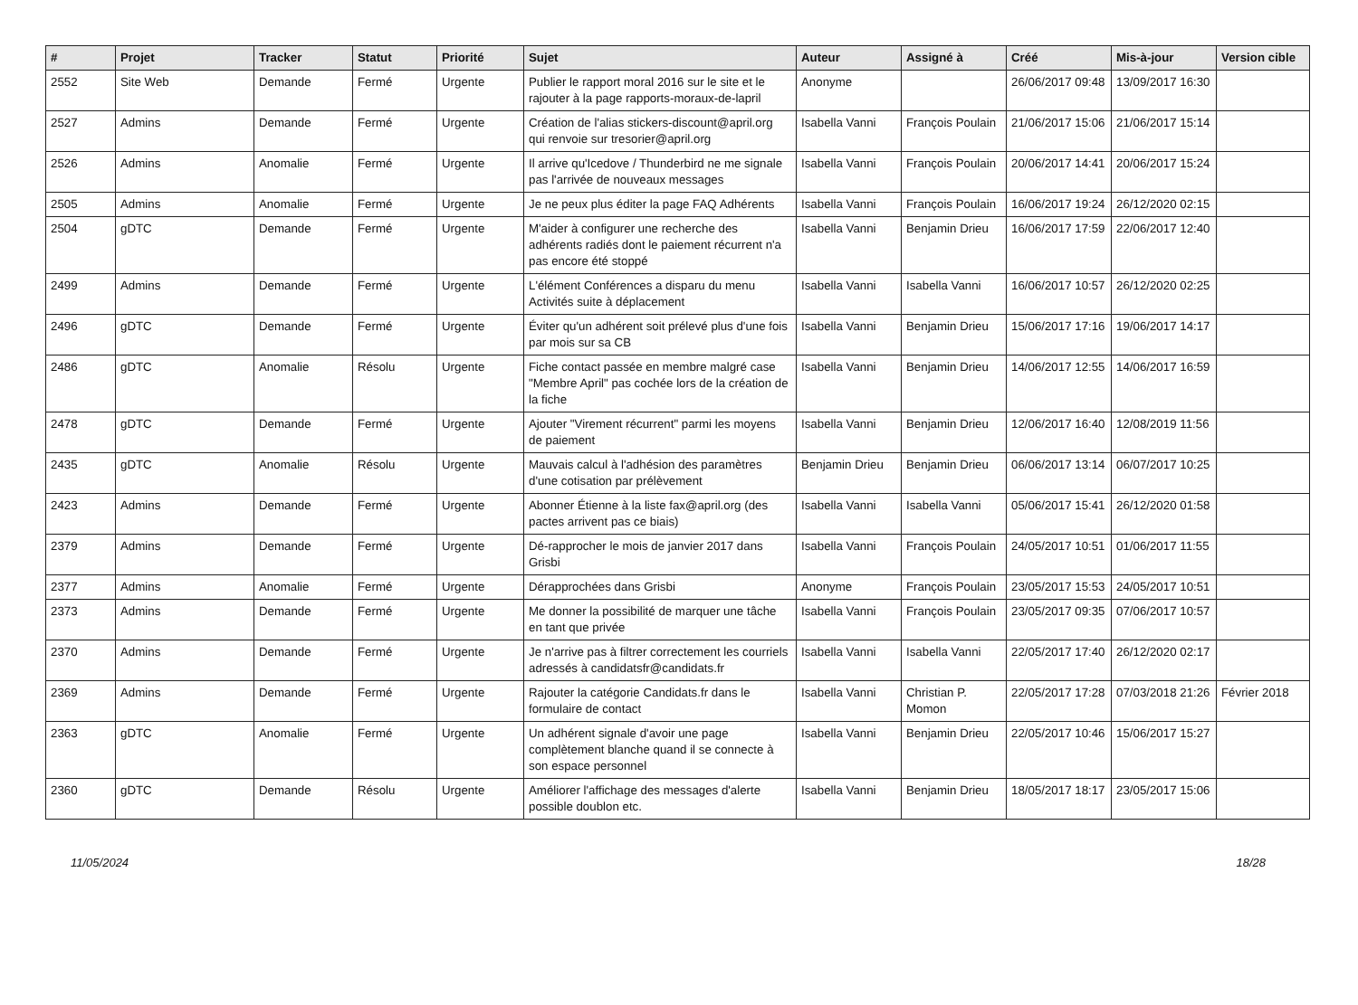| # | Projet | Tracker | Statut | Priorité | Sujet | Auteur | Assigné à | Créé | Mis-à-jour | Version cible |
| --- | --- | --- | --- | --- | --- | --- | --- | --- | --- | --- |
| 2552 | Site Web | Demande | Fermé | Urgente | Publier le rapport moral 2016 sur le site et le rajouter à la page rapports-moraux-de-lapril | Anonyme | | 26/06/2017 09:48 | 13/09/2017 16:30 | |
| 2527 | Admins | Demande | Fermé | Urgente | Création de l'alias stickers-discount@april.org qui renvoie sur tresorier@april.org | Isabella Vanni | François Poulain | 21/06/2017 15:06 | 21/06/2017 15:14 | |
| 2526 | Admins | Anomalie | Fermé | Urgente | Il arrive qu'Icedove / Thunderbird ne me signale pas l'arrivée de nouveaux messages | Isabella Vanni | François Poulain | 20/06/2017 14:41 | 20/06/2017 15:24 | |
| 2505 | Admins | Anomalie | Fermé | Urgente | Je ne peux plus éditer la page FAQ Adhérents | Isabella Vanni | François Poulain | 16/06/2017 19:24 | 26/12/2020 02:15 | |
| 2504 | gDTC | Demande | Fermé | Urgente | M'aider à configurer une recherche des adhérents radiés dont le paiement récurrent n'a pas encore été stoppé | Isabella Vanni | Benjamin Drieu | 16/06/2017 17:59 | 22/06/2017 12:40 | |
| 2499 | Admins | Demande | Fermé | Urgente | L'élément Conférences a disparu du menu Activités suite à déplacement | Isabella Vanni | Isabella Vanni | 16/06/2017 10:57 | 26/12/2020 02:25 | |
| 2496 | gDTC | Demande | Fermé | Urgente | Éviter qu'un adhérent soit prélevé plus d'une fois par mois sur sa CB | Isabella Vanni | Benjamin Drieu | 15/06/2017 17:16 | 19/06/2017 14:17 | |
| 2486 | gDTC | Anomalie | Résolu | Urgente | Fiche contact passée en membre malgré case "Membre April" pas cochée lors de la création de la fiche | Isabella Vanni | Benjamin Drieu | 14/06/2017 12:55 | 14/06/2017 16:59 | |
| 2478 | gDTC | Demande | Fermé | Urgente | Ajouter "Virement récurrent" parmi les moyens de paiement | Isabella Vanni | Benjamin Drieu | 12/06/2017 16:40 | 12/08/2019 11:56 | |
| 2435 | gDTC | Anomalie | Résolu | Urgente | Mauvais calcul à l'adhésion des paramètres d'une cotisation par prélèvement | Benjamin Drieu | Benjamin Drieu | 06/06/2017 13:14 | 06/07/2017 10:25 | |
| 2423 | Admins | Demande | Fermé | Urgente | Abonner Étienne à la liste fax@april.org (des pactes arrivent pas ce biais) | Isabella Vanni | Isabella Vanni | 05/06/2017 15:41 | 26/12/2020 01:58 | |
| 2379 | Admins | Demande | Fermé | Urgente | Dé-rapprocher le mois de janvier 2017 dans Grisbi | Isabella Vanni | François Poulain | 24/05/2017 10:51 | 01/06/2017 11:55 | |
| 2377 | Admins | Anomalie | Fermé | Urgente | Dérapprochées dans Grisbi | Anonyme | François Poulain | 23/05/2017 15:53 | 24/05/2017 10:51 | |
| 2373 | Admins | Demande | Fermé | Urgente | Me donner la possibilité de marquer une tâche en tant que privée | Isabella Vanni | François Poulain | 23/05/2017 09:35 | 07/06/2017 10:57 | |
| 2370 | Admins | Demande | Fermé | Urgente | Je n'arrive pas à filtrer correctement les courriels adressés à candidatsfr@candidats.fr | Isabella Vanni | Isabella Vanni | 22/05/2017 17:40 | 26/12/2020 02:17 | |
| 2369 | Admins | Demande | Fermé | Urgente | Rajouter la catégorie Candidats.fr dans le formulaire de contact | Isabella Vanni | Christian P. Momon | 22/05/2017 17:28 | 07/03/2018 21:26 | Février 2018 |
| 2363 | gDTC | Anomalie | Fermé | Urgente | Un adhérent signale d'avoir une page complètement blanche quand il se connecte à son espace personnel | Isabella Vanni | Benjamin Drieu | 22/05/2017 10:46 | 15/06/2017 15:27 | |
| 2360 | gDTC | Demande | Résolu | Urgente | Améliorer l'affichage des messages d'alerte possible doublon etc. | Isabella Vanni | Benjamin Drieu | 18/05/2017 18:17 | 23/05/2017 15:06 | |
11/05/2024 18/28